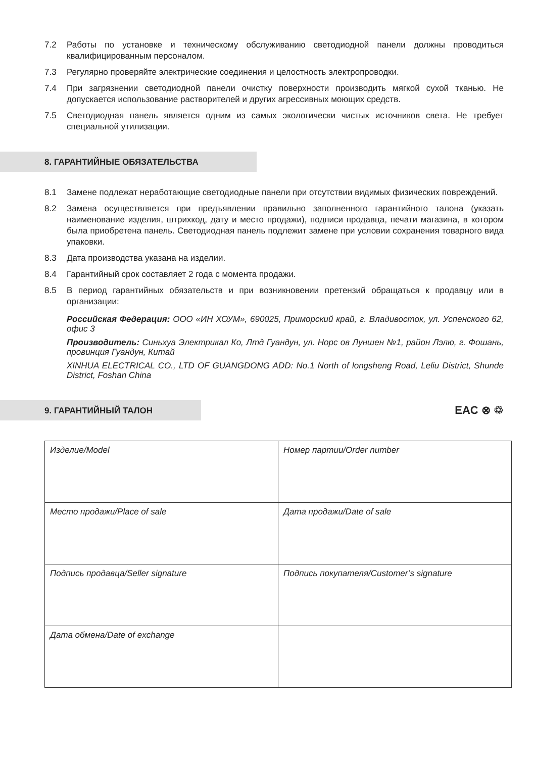7.2 Работы по установке и техническому обслуживанию светодиодной панели должны проводиться квалифицированным персоналом.
7.3 Регулярно проверяйте электрические соединения и целостность электропроводки.
7.4 При загрязнении светодиодной панели очистку поверхности производить мягкой сухой тканью. Не допускается использование растворителей и других агрессивных моющих средств.
7.5 Светодиодная панель является одним из самых экологически чистых источников света. Не требует специальной утилизации.
8. ГАРАНТИЙНЫЕ ОБЯЗАТЕЛЬСТВА
8.1 Замене подлежат неработающие светодиодные панели при отсутствии видимых физических повреждений.
8.2 Замена осуществляется при предъявлении правильно заполненного гарантийного талона (указать наименование изделия, штрихкод, дату и место продажи), подписи продавца, печати магазина, в котором была приобретена панель. Светодиодная панель подлежит замене при условии сохранения товарного вида упаковки.
8.3 Дата производства указана на изделии.
8.4 Гарантийный срок составляет 2 года с момента продажи.
8.5 В период гарантийных обязательств и при возникновении претензий обращаться к продавцу или в организации:
Российская Федерация: ООО «ИН ХОУМ», 690025, Приморский край, г. Владивосток, ул. Успенского 62, офис 3
Производитель: Синьхуа Электрикал Ко, Лтд Гуандун, ул. Норс ов Луншен №1, район Лэлю, г. Фошань, провинция Гуандун, Китай
XINHUA ELECTRICAL CO., LTD OF GUANGDONG ADD: No.1 North of longsheng Road, Leliu District, Shunde District, Foshan China
9. ГАРАНТИЙНЫЙ ТАЛОН
EAC ⊗ ♲
| Изделие/Model | Номер партии/Order number |
| Место продажи/Place of sale | Дата продажи/Date of sale |
| Подпись продавца/Seller signature | Подпись покупателя/Customer’s signature |
| Дата обмена/Date of exchange | |